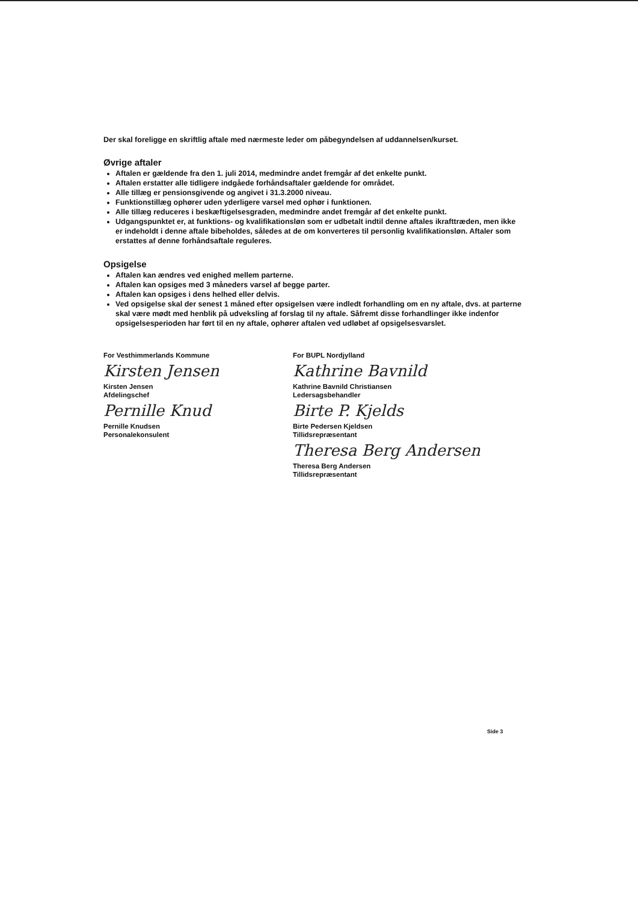Der skal foreligge en skriftlig aftale med nærmeste leder om påbegyndelsen af uddannelsen/kurset.
Øvrige aftaler
Aftalen er gældende fra den 1. juli 2014, medmindre andet fremgår af det enkelte punkt.
Aftalen erstatter alle tidligere indgåede forhåndsaftaler gældende for området.
Alle tillæg er pensionsgivende og angivet i 31.3.2000 niveau.
Funktionstillæg ophører uden yderligere varsel med ophør i funktionen.
Alle tillæg reduceres i beskæftigelsesgraden, medmindre andet fremgår af det enkelte punkt.
Udgangspunktet er, at funktions- og kvalifikationsløn som er udbetalt indtil denne aftales ikrafttræden, men ikke er indeholdt i denne aftale bibeholdes, således at de om konverteres til personlig kvalifikationsløn. Aftaler som erstattes af denne forhåndsaftale reguleres.
Opsigelse
Aftalen kan ændres ved enighed mellem parterne.
Aftalen kan opsiges med 3 måneders varsel af begge parter.
Aftalen kan opsiges i dens helhed eller delvis.
Ved opsigelse skal der senest 1 måned efter opsigelsen være indledt forhandling om en ny aftale, dvs. at parterne skal være mødt med henblik på udveksling af forslag til ny aftale. Såfremt disse forhandlinger ikke indenfor opsigelsesperioden har ført til en ny aftale, ophører aftalen ved udløbet af opsigelsesvarslet.
For Vesthimmerlands Kommune
Kirsten Jensen
Kirsten Jensen
Afdelingschef
Pernille Knud
Pernille Knudsen
Personalekonsulent
For BUPL Nordjylland
Kathrine Bavnild
Kathrine Bavnild Christiansen
Ledersagsbehandler
Birte P. Kjelds
Birte Pedersen Kjeldsen
Tillidsrepræsentant
Theresa Berg Andersen
Theresa Berg Andersen
Tillidsrepræsentant
Side 3